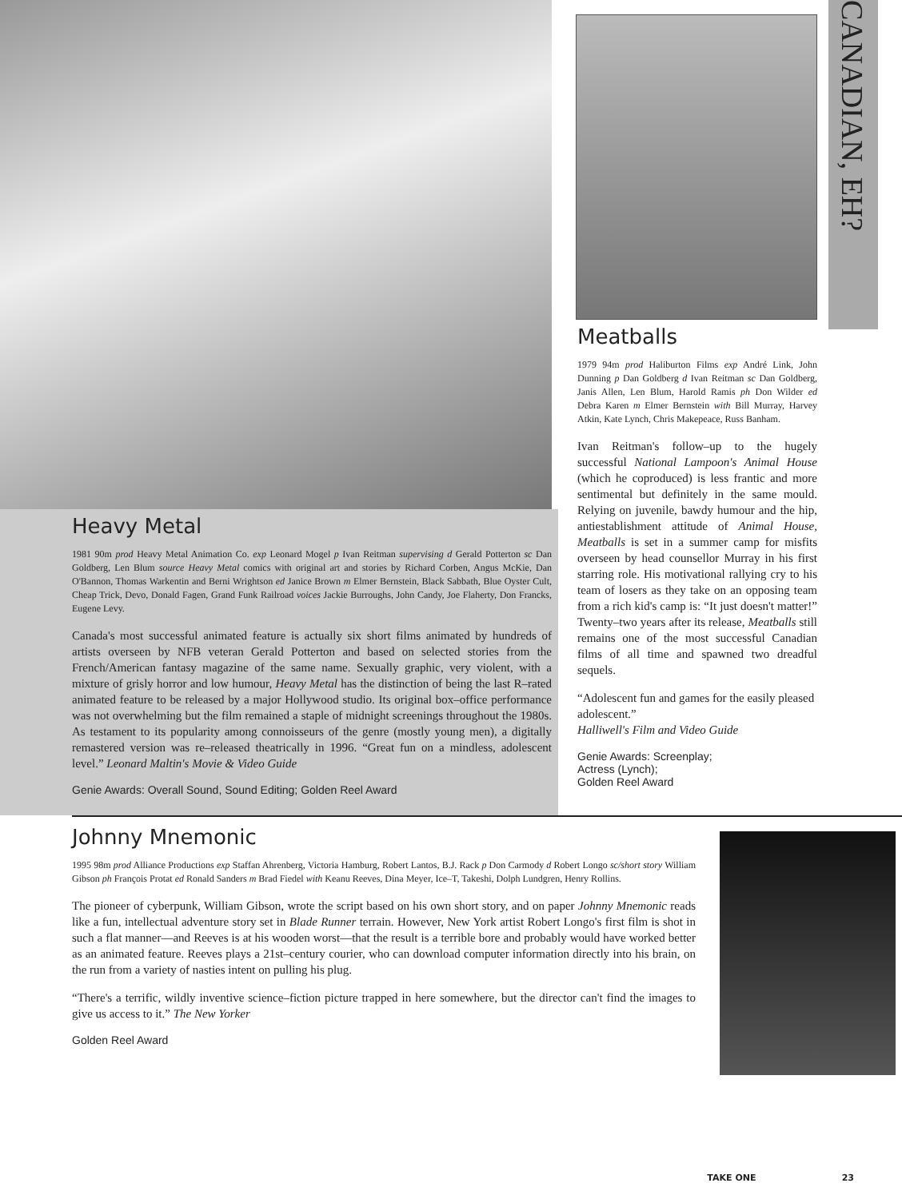CANADIAN, EH?
Heavy Metal
1981 90m prod Heavy Metal Animation Co. exp Leonard Mogel p Ivan Reitman supervising d Gerald Potterton sc Dan Goldberg, Len Blum source Heavy Metal comics with original art and stories by Richard Corben, Angus McKie, Dan O'Bannon, Thomas Warkentin and Berni Wrightson ed Janice Brown m Elmer Bernstein, Black Sabbath, Blue Oyster Cult, Cheap Trick, Devo, Donald Fagen, Grand Funk Railroad voices Jackie Burroughs, John Candy, Joe Flaherty, Don Francks, Eugene Levy.
Canada's most successful animated feature is actually six short films animated by hundreds of artists overseen by NFB veteran Gerald Potterton and based on selected stories from the French/American fantasy magazine of the same name. Sexually graphic, very violent, with a mixture of grisly horror and low humour, Heavy Metal has the distinction of being the last R–rated animated feature to be released by a major Hollywood studio. Its original box–office performance was not overwhelming but the film remained a staple of midnight screenings throughout the 1980s. As testament to its popularity among connoisseurs of the genre (mostly young men), a digitally remastered version was re–released theatrically in 1996. “Great fun on a mindless, adolescent level.” Leonard Maltin's Movie & Video Guide
Genie Awards: Overall Sound, Sound Editing; Golden Reel Award
Meatballs
1979 94m prod Haliburton Films exp André Link, John Dunning p Dan Goldberg d Ivan Reitman sc Dan Goldberg, Janis Allen, Len Blum, Harold Ramis ph Don Wilder ed Debra Karen m Elmer Bernstein with Bill Murray, Harvey Atkin, Kate Lynch, Chris Makepeace, Russ Banham.
Ivan Reitman's follow–up to the hugely successful National Lampoon's Animal House (which he coproduced) is less frantic and more sentimental but definitely in the same mould. Relying on juvenile, bawdy humour and the hip, antiestablishment attitude of Animal House, Meatballs is set in a summer camp for misfits overseen by head counsellor Murray in his first starring role. His motivational rallying cry to his team of losers as they take on an opposing team from a rich kid's camp is: “It just doesn't matter!” Twenty–two years after its release, Meatballs still remains one of the most successful Canadian films of all time and spawned two dreadful sequels.
“Adolescent fun and games for the easily pleased adolescent.”
Halliwell's Film and Video Guide
Genie Awards: Screenplay;
Actress (Lynch);
Golden Reel Award
Johnny Mnemonic
1995 98m prod Alliance Productions exp Staffan Ahrenberg, Victoria Hamburg, Robert Lantos, B.J. Rack p Don Carmody d Robert Longo sc/short story William Gibson ph François Protat ed Ronald Sanders m Brad Fiedel with Keanu Reeves, Dina Meyer, Ice–T, Takeshi, Dolph Lundgren, Henry Rollins.
The pioneer of cyberpunk, William Gibson, wrote the script based on his own short story, and on paper Johnny Mnemonic reads like a fun, intellectual adventure story set in Blade Runner terrain. However, New York artist Robert Longo's first film is shot in such a flat manner—and Reeves is at his wooden worst—that the result is a terrible bore and probably would have worked better as an animated feature. Reeves plays a 21st–century courier, who can download computer information directly into his brain, on the run from a variety of nasties intent on pulling his plug.
“There's a terrific, wildly inventive science–fiction picture trapped in here somewhere, but the director can't find the images to give us access to it.” The New Yorker
Golden Reel Award
TAKE ONE 23